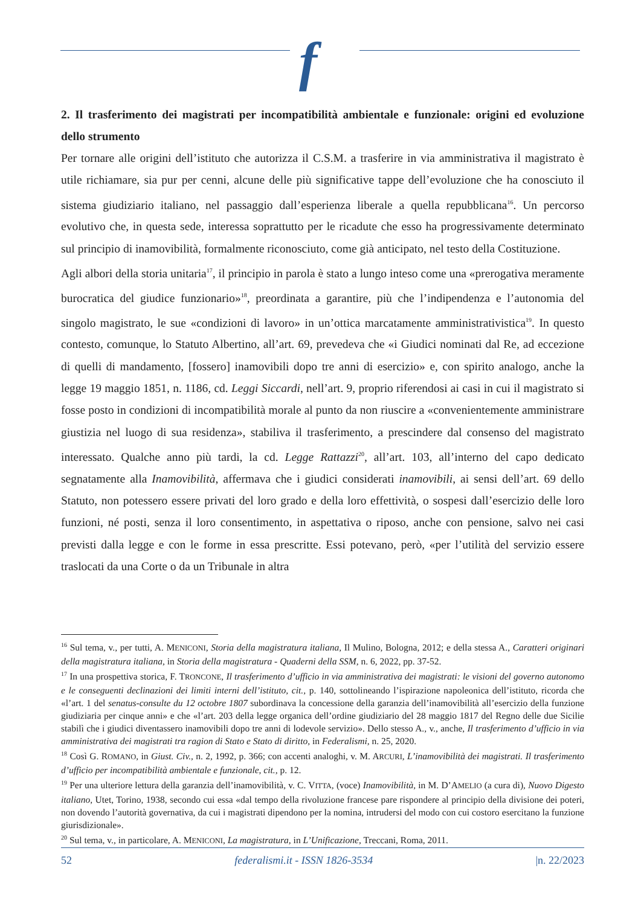f
2. Il trasferimento dei magistrati per incompatibilità ambientale e funzionale: origini ed evoluzione dello strumento
Per tornare alle origini dell’istituto che autorizza il C.S.M. a trasferire in via amministrativa il magistrato è utile richiamare, sia pur per cenni, alcune delle più significative tappe dell’evoluzione che ha conosciuto il sistema giudiziario italiano, nel passaggio dall’esperienza liberale a quella repubblicana<sup>16</sup>. Un percorso evolutivo che, in questa sede, interessa soprattutto per le ricadute che esso ha progressivamente determinato sul principio di inamovibilità, formalmente riconosciuto, come già anticipato, nel testo della Costituzione.
Agli albori della storia unitaria<sup>17</sup>, il principio in parola è stato a lungo inteso come una «prerogativa meramente burocratica del giudice funzionario»<sup>18</sup>, preordinata a garantire, più che l’indipendenza e l’autonomia del singolo magistrato, le sue «condizioni di lavoro» in un’ottica marcatamente amministrativistica<sup>19</sup>. In questo contesto, comunque, lo Statuto Albertino, all’art. 69, prevedeva che «i Giudici nominati dal Re, ad eccezione di quelli di mandamento, [fossero] inamovibili dopo tre anni di esercizio» e, con spirito analogo, anche la legge 19 maggio 1851, n. 1186, cd. Leggi Siccardi, nell’art. 9, proprio riferendosi ai casi in cui il magistrato si fosse posto in condizioni di incompatibilità morale al punto da non riuscire a «convenientemente amministrare giustizia nel luogo di sua residenza», stabiliva il trasferimento, a prescindere dal consenso del magistrato interessato. Qualche anno più tardi, la cd. Legge Rattazzi<sup>20</sup>, all’art. 103, all’interno del capo dedicato segnatamente alla Inamovibilità, affermava che i giudici considerati inamovibili, ai sensi dell’art. 69 dello Statuto, non potessero essere privati del loro grado e della loro effettività, o sospesi dall’esercizio delle loro funzioni, né posti, senza il loro consentimento, in aspettativa o riposo, anche con pensione, salvo nei casi previsti dalla legge e con le forme in essa prescritte. Essi potevano, però, «per l’utilità del servizio essere traslocati da una Corte o da un Tribunale in altra
<sup>16</sup> Sul tema, v., per tutti, A. MENICONI, Storia della magistratura italiana, Il Mulino, Bologna, 2012; e della stessa A., Caratteri originari della magistratura italiana, in Storia della magistratura - Quaderni della SSM, n. 6, 2022, pp. 37-52.
<sup>17</sup> In una prospettiva storica, F. TRONCONE, Il trasferimento d’ufficio in via amministrativa dei magistrati: le visioni del governo autonomo e le conseguenti declinazioni dei limiti interni dell’istituto, cit., p. 140, sottolineando l’ispirazione napoleonica dell’istituto, ricorda che «l’art. 1 del senatus-consulte du 12 octobre 1807 subordinava la concessione della garanzia dell’inamovibilità all’esercizio della funzione giudiziaria per cinque anni» e che «l’art. 203 della legge organica dell’ordine giudiziario del 28 maggio 1817 del Regno delle due Sicilie stabilì che i giudici diventassero inamovibili dopo tre anni di lodevole servizio». Dello stesso A., v., anche, Il trasferimento d’ufficio in via amministrativa dei magistrati tra ragion di Stato e Stato di diritto, in Federalismi, n. 25, 2020.
<sup>18</sup> Così G. ROMANO, in Giust. Civ., n. 2, 1992, p. 366; con accenti analoghi, v. M. ARCURI, L’inamovibilità dei magistrati. Il trasferimento d’ufficio per incompatibilità ambientale e funzionale, cit., p. 12.
<sup>19</sup> Per una ulteriore lettura della garanzia dell’inamovibilità, v. C. VITTA, (voce) Inamovibilità, in M. D’AMELIO (a cura di), Nuovo Digesto italiano, Utet, Torino, 1938, secondo cui essa «dal tempo della rivoluzione francese pare rispondere al principio della divisione dei poteri, non dovendo l’autorità governativa, da cui i magistrati dipendono per la nomina, intrudersi del modo con cui costoro esercitano la funzione giurisdizionale».
<sup>20</sup> Sul tema, v., in particolare, A. MENICONI, La magistratura, in L’Unificazione, Treccani, Roma, 2011.
52 federalismi.it - ISSN 1826-3534 |n. 22/2023